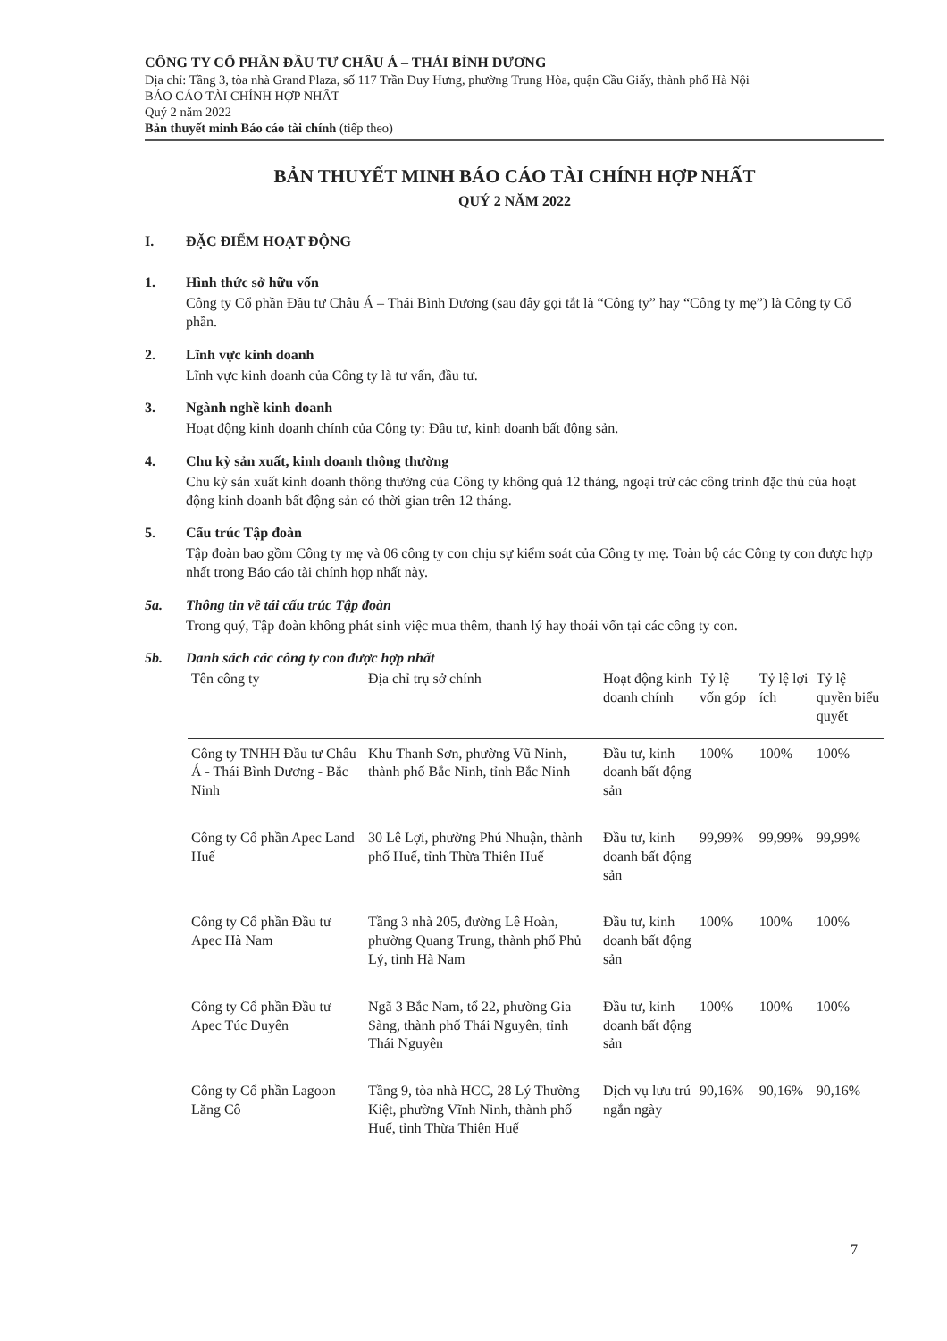CÔNG TY CỔ PHẦN ĐẦU TƯ CHÂU Á – THÁI BÌNH DƯƠNG
Địa chỉ: Tầng 3, tòa nhà Grand Plaza, số 117 Trần Duy Hưng, phường Trung Hòa, quận Cầu Giấy, thành phố Hà Nội
BÁO CÁO TÀI CHÍNH HỢP NHẤT
Quý 2 năm 2022
Bản thuyết minh Báo cáo tài chính (tiếp theo)
BẢN THUYẾT MINH BÁO CÁO TÀI CHÍNH HỢP NHẤT
QUÝ 2 NĂM 2022
I. ĐẶC ĐIỂM HOẠT ĐỘNG
1. Hình thức sở hữu vốn
Công ty Cổ phần Đầu tư Châu Á – Thái Bình Dương (sau đây gọi tắt là “Công ty” hay “Công ty mẹ”) là Công ty Cổ phần.
2. Lĩnh vực kinh doanh
Lĩnh vực kinh doanh của Công ty là tư vấn, đầu tư.
3. Ngành nghề kinh doanh
Hoạt động kinh doanh chính của Công ty: Đầu tư, kinh doanh bất động sản.
4. Chu kỳ sản xuất, kinh doanh thông thường
Chu kỳ sản xuất kinh doanh thông thường của Công ty không quá 12 tháng, ngoại trừ các công trình đặc thù của hoạt động kinh doanh bất động sản có thời gian trên 12 tháng.
5. Cấu trúc Tập đoàn
Tập đoàn bao gồm Công ty mẹ và 06 công ty con chịu sự kiểm soát của Công ty mẹ. Toàn bộ các Công ty con được hợp nhất trong Báo cáo tài chính hợp nhất này.
5a. Thông tin về tái cấu trúc Tập đoàn
Trong quý, Tập đoàn không phát sinh việc mua thêm, thanh lý hay thoái vốn tại các công ty con.
5b. Danh sách các công ty con được hợp nhất
| Tên công ty | Địa chỉ trụ sở chính | Hoạt động kinh doanh chính | Tỷ lệ vốn góp | Tỷ lệ lợi ích | Tỷ lệ quyền biểu quyết |
| --- | --- | --- | --- | --- | --- |
| Công ty TNHH Đầu tư Châu Á - Thái Bình Dương - Bắc Ninh | Khu Thanh Sơn, phường Vũ Ninh, thành phố Bắc Ninh, tỉnh Bắc Ninh | Đầu tư, kinh doanh bất động sản | 100% | 100% | 100% |
| Công ty Cổ phần Apec Land Huế | 30 Lê Lợi, phường Phú Nhuận, thành phố Huế, tỉnh Thừa Thiên Huế | Đầu tư, kinh doanh bất động sản | 99,99% | 99,99% | 99,99% |
| Công ty Cổ phần Đầu tư Apec Hà Nam | Tầng 3 nhà 205, đường Lê Hoàn, phường Quang Trung, thành phố Phủ Lý, tỉnh Hà Nam | Đầu tư, kinh doanh bất động sản | 100% | 100% | 100% |
| Công ty Cổ phần Đầu tư Apec Túc Duyên | Ngã 3 Bắc Nam, tổ 22, phường Gia Sàng, thành phố Thái Nguyên, tỉnh Thái Nguyên | Đầu tư, kinh doanh bất động sản | 100% | 100% | 100% |
| Công ty Cổ phần Lagoon Lăng Cô | Tầng 9, tòa nhà HCC, 28 Lý Thường Kiệt, phường Vĩnh Ninh, thành phố Huế, tỉnh Thừa Thiên Huế | Dịch vụ lưu trú ngắn ngày | 90,16% | 90,16% | 90,16% |
7